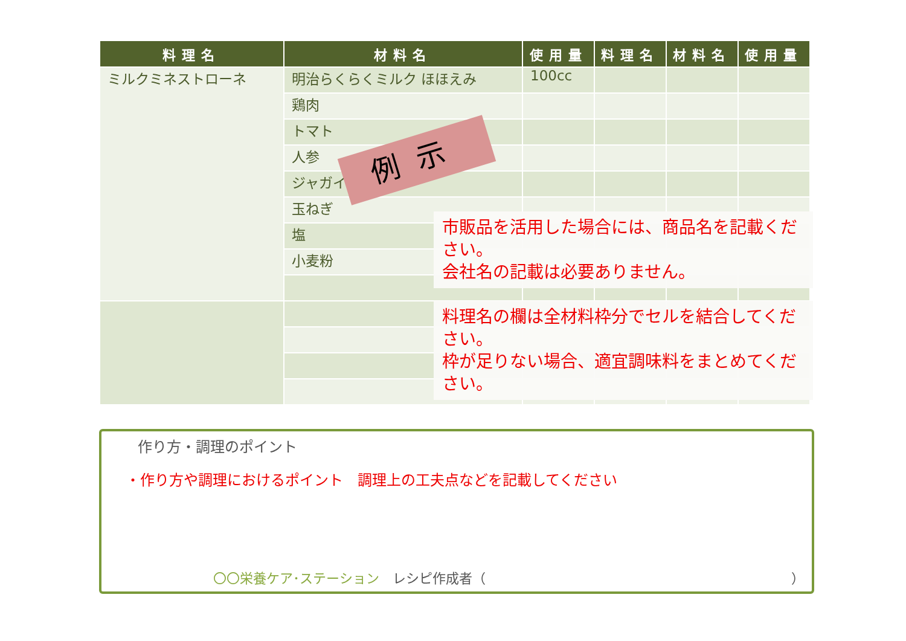| 料理名 | 材料名 | 使用量 | 料理名 | 材料名 | 使用量 |
| --- | --- | --- | --- | --- | --- |
| ミルクミネストローネ | 明治らくらくミルク ほほえみ | 100cc | | | |
| | 鶏肉 | | | | |
| | トマト | | | | |
| | 人参 | | | | |
| | ジャガイモ | | | | |
| | 玉ねぎ | | | | |
| | 塩 | | | | |
| | 小麦粉 | | | | |
例示
市販品を活用した場合には、商品名を記載ください。
会社名の記載は必要ありません。
料理名の欄は全材料枠分でセルを結合してください。
枠が足りない場合、適宜調味料をまとめてください。
作り方・調理のポイント
・作り方や調理におけるポイント　調理上の工夫点などを記載してください
〇〇栄養ケア･ステーション　レシピ作成者（　　　　　　　　　　　　　　　　　　　　　　　）